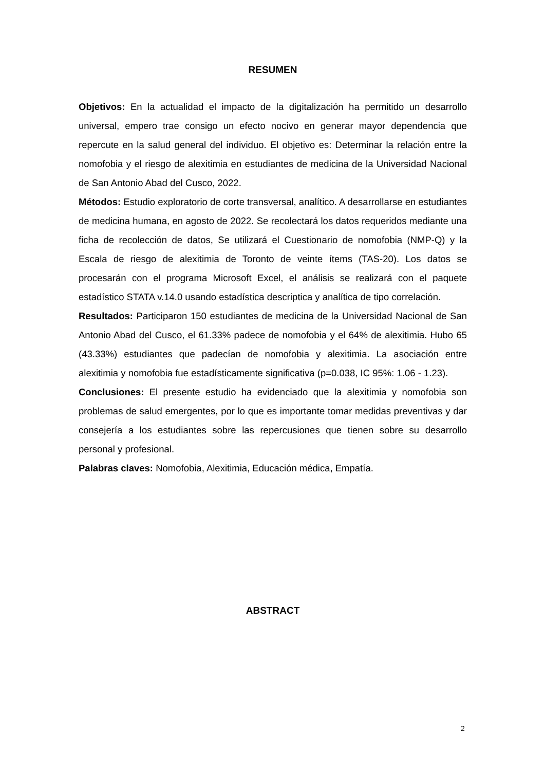RESUMEN
Objetivos: En la actualidad el impacto de la digitalización ha permitido un desarrollo universal, empero trae consigo un efecto nocivo en generar mayor dependencia que repercute en la salud general del individuo. El objetivo es: Determinar la relación entre la nomofobia y el riesgo de alexitimia en estudiantes de medicina de la Universidad Nacional de San Antonio Abad del Cusco, 2022.
Métodos: Estudio exploratorio de corte transversal, analítico. A desarrollarse en estudiantes de medicina humana, en agosto de 2022. Se recolectará los datos requeridos mediante una ficha de recolección de datos, Se utilizará el Cuestionario de nomofobia (NMP-Q) y la Escala de riesgo de alexitimia de Toronto de veinte ítems (TAS-20). Los datos se procesarán con el programa Microsoft Excel, el análisis se realizará con el paquete estadístico STATA v.14.0 usando estadística descriptica y analítica de tipo correlación.
Resultados: Participaron 150 estudiantes de medicina de la Universidad Nacional de San Antonio Abad del Cusco, el 61.33% padece de nomofobia y el 64% de alexitimia. Hubo 65 (43.33%) estudiantes que padecían de nomofobia y alexitimia. La asociación entre alexitimia y nomofobia fue estadísticamente significativa (p=0.038, IC 95%: 1.06 - 1.23).
Conclusiones: El presente estudio ha evidenciado que la alexitimia y nomofobia son problemas de salud emergentes, por lo que es importante tomar medidas preventivas y dar consejería a los estudiantes sobre las repercusiones que tienen sobre su desarrollo personal y profesional.
Palabras claves: Nomofobia, Alexitimia, Educación médica, Empatía.
ABSTRACT
2